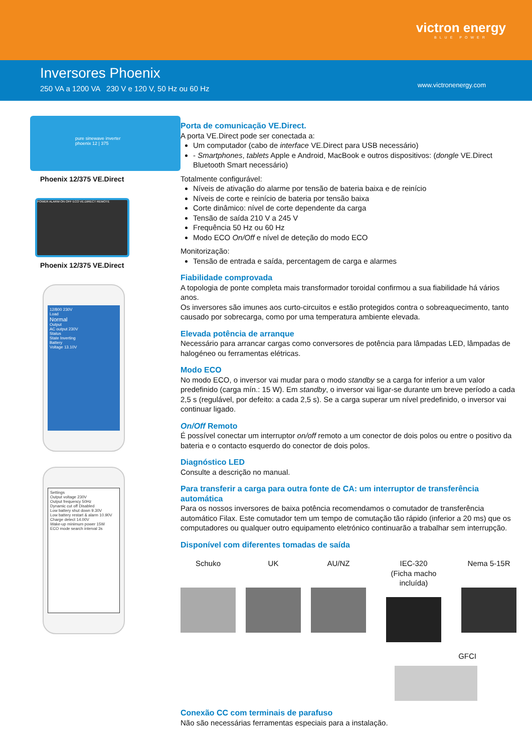victron energy
BLUE POWER
Inversores Phoenix
250 VA a 1200 VA 230 V e 120 V, 50 Hz ou 60 Hz
www.victronenergy.com
pure sinewave inverter
phoenix 12 | 375
Phoenix 12/375 VE.Direct
POWER ALARM ON OFF ECO VE.DIRECT REMOTE
Phoenix 12/375 VE.Direct
12/800 230V
Load
Normal
Output
AC output 230V
Status
State Inverting
Battery
Voltage 13.10V
Settings
Output voltage 230V
Output frequency 50Hz
Dynamic cut off Disabled
Low battery shut down 9.30V
Low battery restart & alarm 10.90V
Charge detect 14.00V
Wake-up minimum power 15W
ECO mode search interval 3s
Porta de comunicação VE.Direct.
A porta VE.Direct pode ser conectada a:
Um computador (cabo de interface VE.Direct para USB necessário)
- Smartphones, tablets Apple e Android, MacBook e outros dispositivos: (dongle VE.Direct Bluetooth Smart necessário)
Totalmente configurável:
Níveis de ativação do alarme por tensão de bateria baixa e de reinício
Níveis de corte e reinício de bateria por tensão baixa
Corte dinâmico: nível de corte dependente da carga
Tensão de saída 210 V a 245 V
Frequência 50 Hz ou 60 Hz
Modo ECO On/Off e nível de deteção do modo ECO
Monitorização:
Tensão de entrada e saída, percentagem de carga e alarmes
Fiabilidade comprovada
A topologia de ponte completa mais transformador toroidal confirmou a sua fiabilidade há vários anos.
Os inversores são imunes aos curto-circuitos e estão protegidos contra o sobreaquecimento, tanto causado por sobrecarga, como por uma temperatura ambiente elevada.
Elevada potência de arranque
Necessário para arrancar cargas como conversores de potência para lâmpadas LED, lâmpadas de halogéneo ou ferramentas elétricas.
Modo ECO
No modo ECO, o inversor vai mudar para o modo standby se a carga for inferior a um valor predefinido (carga mín.: 15 W). Em standby, o inversor vai ligar-se durante um breve período a cada 2,5 s (regulável, por defeito: a cada 2,5 s). Se a carga superar um nível predefinido, o inversor vai continuar ligado.
On/Off Remoto
É possível conectar um interruptor on/off remoto a um conector de dois polos ou entre o positivo da bateria e o contacto esquerdo do conector de dois polos.
Diagnóstico LED
Consulte a descrição no manual.
Para transferir a carga para outra fonte de CA: um interruptor de transferência automática
Para os nossos inversores de baixa potência recomendamos o comutador de transferência automático Filax. Este comutador tem um tempo de comutação tão rápido (inferior a 20 ms) que os computadores ou qualquer outro equipamento eletrónico continuarão a trabalhar sem interrupção.
Disponível com diferentes tomadas de saída
Schuko UK AU/NZ IEC-320
(Ficha macho incluída)
Nema 5-15R
GFCI
Conexão CC com terminais de parafuso
Não são necessárias ferramentas especiais para a instalação.